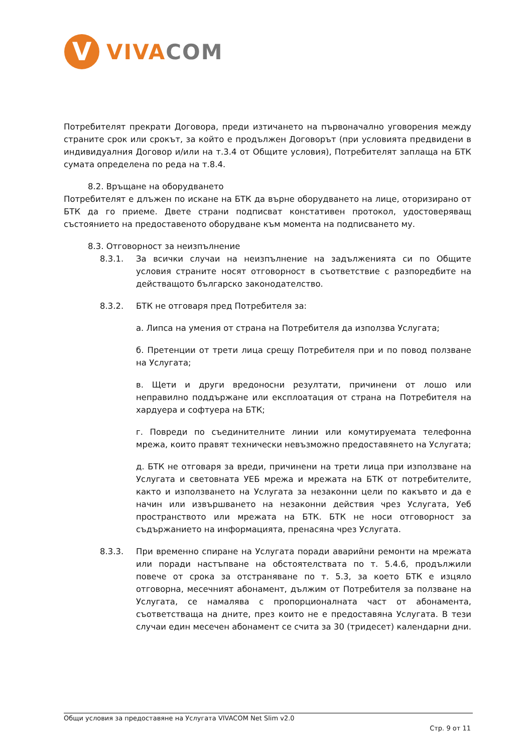V
VIVA COM
Потребителят прекрати Договора, преди изтичането на първоначално уговорения между страните срок или срокът, за който е продължен Договорът (при условията предвидени в индивидуалния Договор и/или на т.3.4 от Общите условия), Потребителят заплаща на БТК сумата определена по реда на т.8.4.
8.2. Връщане на оборудването
Потребителят е длъжен по искане на БТК да върне оборудването на лице, оторизирано от БТК да го приеме. Двете страни подписват констативен протокол, удостоверяващ състоянието на предоставеното оборудване към момента на подписването му.
8.3. Отговорност за неизпълнение
8.3.1. За всички случаи на неизпълнение на задълженията си по Общите условия страните носят отговорност в съответствие с разпоредбите на действащото българско законодателство.
8.3.2. БТК не отговаря пред Потребителя за:
а. Липса на умения от страна на Потребителя да използва Услугата;
б. Претенции от трети лица срещу Потребителя при и по повод ползване на Услугата;
в. Щети и други вредоносни резултати, причинени от лошо или неправилно поддържане или експлоатация от страна на Потребителя на хардуера и софтуера на БТК;
г. Повреди по съединителните линии или комутируемата телефонна мрежа, които правят технически невъзможно предоставянето на Услугата;
д. БТК не отговаря за вреди, причинени на трети лица при използване на Услугата и световната УЕБ мрежа и мрежата на БТК от потребителите, както и използването на Услугата за незаконни цели по какъвто и да е начин или извършването на незаконни действия чрез Услугата, Уеб пространството или мрежата на БТК. БТК не носи отговорност за съдържанието на информацията, пренасяна чрез Услугата.
8.3.3. При временно спиране на Услугата поради аварийни ремонти на мрежата или поради настъпване на обстоятелствата по т. 5.4.6, продължили повече от срока за отстраняване по т. 5.3, за което БТК е изцяло отговорна, месечният абонамент, дължим от Потребителя за ползване на Услугата, се намалява с пропорционалната част от абонамента, съответстваща на дните, през които не е предоставяна Услугата. В тези случаи един месечен абонамент се счита за 30 (тридесет) календарни дни.
Общи условия за предоставяне на Услугата VIVACOM Net Slim v2.0
Стр. 9 от 11